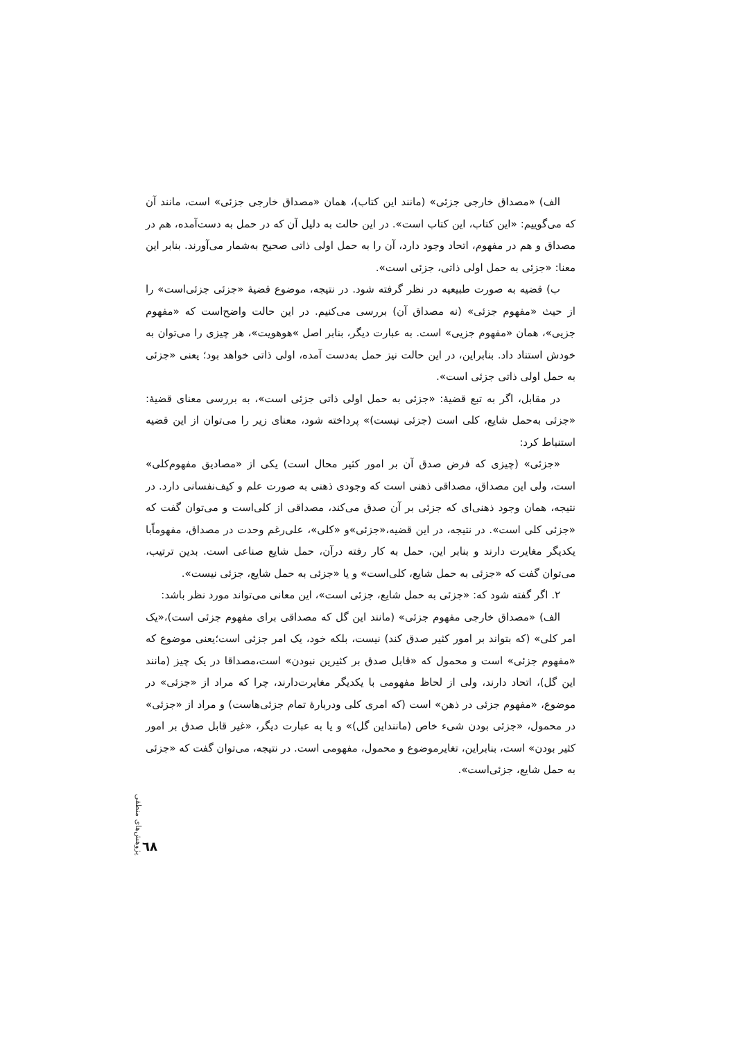الف) «مصداق خارجی جزئی» (مانند این کتاب)، همان «مصداق خارجی جزئی» است، مانند آن که می‌گوییم: «این کتاب، این کتاب است». در این حالت به دلیل آن که در حمل به دست‌آمده، هم در مصداق و هم در مفهوم، اتحاد وجود دارد، آن را به حمل اولی ذاتی صحیح به‌شمار می‌آورند. بنابر این معنا: «جزئی به حمل اولی ذاتی، جزئی است».
ب) قضیه به صورت طبیعیه در نظر گرفته شود. در نتیجه، موضوع قضیهٔ «جزئی جزئی‌است» را از حیث «مفهوم جزئی» (نه مصداق آن) بررسی می‌کنیم. در این حالت واضح‌است که «مفهوم جزیی»، همان «مفهوم جزیی» است. به عبارت دیگر، بنابر اصل »هوهویت»، هر چیزی را می‌توان به خودش استناد داد. بنابراین، در این حالت نیز حمل به‌دست آمده، اولی ذاتی خواهد بود؛ یعنی «جزئی به حمل اولی ذاتی جزئی است».
در مقابل، اگر به تبع قضیهٔ: «جزئی به حمل اولی ذاتی جزئی است»، به بررسی معنای قضیهٔ: «جزئی به‌حمل شایع، کلی است (جزئی نیست)» پرداخته شود، معنای زیر را می‌توان از این قضیه استنباط کرد:
«جزئی» (چیزی که فرض صدق آن بر امور کثیر محال است) یکی از «مصادیق مفهوم‌کلی» است، ولی این مصداق، مصداقی ذهنی است که وجودی ذهنی به صورت علم و کیف‌نفسانی دارد. در نتیجه، همان وجود ذهنی‌ای که جزئی بر آن صدق می‌کند، مصداقی از کلی‌است و می‌توان گفت که «جزئی کلی است». در نتیجه، در این قضیه،«جزئی»و «کلی»، علی‌رغم وحدت در مصداق، مفهوماًبا یکدیگر مغایرت دارند و بنابر این، حمل به کار رفته درآن، حمل شایع صناعی است. بدین ترتیب، می‌توان گفت که «جزئی به حمل شایع، کلی‌است» و یا «جزئی به حمل شایع، جزئی نیست».
۲. اگر گفته شود که: «جزئی به حمل شایع، جزئی است»، این معانی می‌تواند مورد نظر باشد:
الف) «مصداق خارجی مفهوم جزئی» (مانند این گل که مصداقی برای مفهوم جزئی است)،«یک امر کلی» (که بتواند بر امور کثیر صدق کند) نیست، بلکه خود، یک امر جزئی است؛یعنی موضوع که «مفهوم جزئی» است و محمول که «قابل صدق بر کثیرین نبودن» است،مصداقا در یک چیز (مانند این گل)، اتحاد دارند، ولی از لحاظ مفهومی با یکدیگر مغایرت‌دارند، چرا که مراد از «جزئی» در موضوع، «مفهوم جزئی در ذهن» است (که امری کلی ودربارهٔ تمام جزئی‌هاست) و مراد از «جزئی» در محمول، «جزئی بودن شیء خاص (ماننداین گل)» و یا به عبارت دیگر، «غیر قابل صدق بر امور کثیر بودن» است، بنابراین، تغایرموضوع و محمول، مفهومی است. در نتیجه، می‌توان گفت که «جزئی به حمل شایع، جزئی‌است».
پژوهش‌های منطقی
٦٨